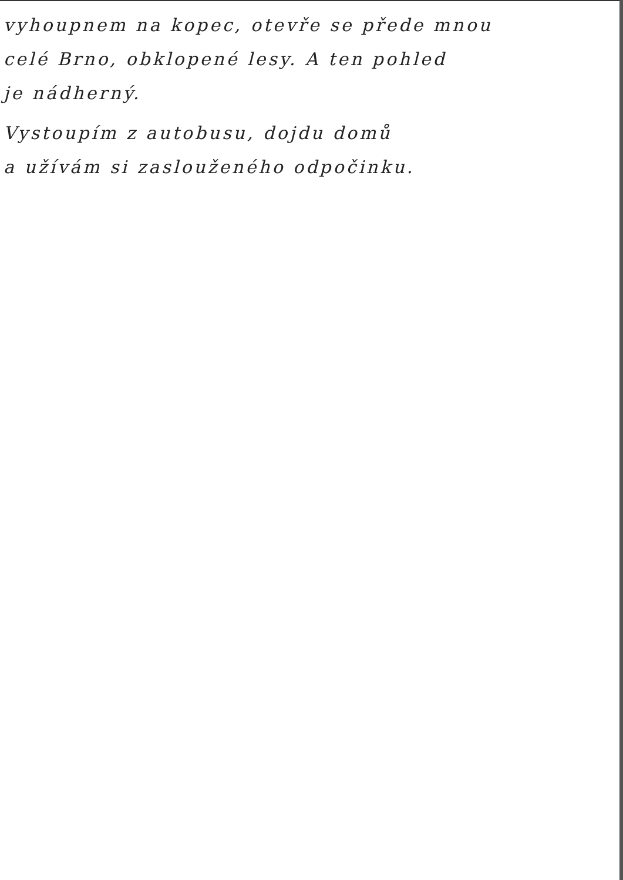vyhoupnem na kopec, otevře se přede mnou
celé Brno, obklopené lesy. A ten pohled
je nádherný.
Vystoupím z autobusu, dojdu domů
a užívám si zaslouženého odpočinku.